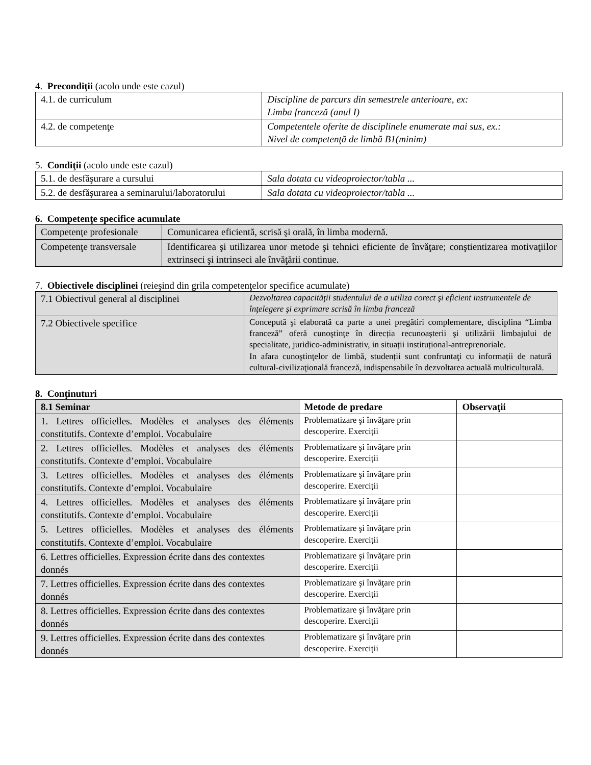4. Precondiţii (acolo unde este cazul)
| 4.1. de curriculum | Discipline de parcurs din semestrele anterioare, ex: Limba franceză (anul I) |
| 4.2. de competenţe | Competentele oferite de disciplinele enumerate mai sus, ex.: Nivel de competenţă de limbă B1(minim) |
5. Condiţii (acolo unde este cazul)
| 5.1. de desfăşurare a cursului | Sala dotata cu videoproiector/tabla ... |
| 5.2. de desfăşurarea a seminarului/laboratorului | Sala dotata cu videoproiector/tabla ... |
6. Competenţe specifice acumulate
| Competenţe profesionale | Comunicarea eficientă, scrisă şi orală, în limba modernă. |
| Competenţe transversale | Identificarea şi utilizarea unor metode şi tehnici eficiente de învăţare; conştientizarea motivaţiilor extrinseci şi intrinseci ale învăţării continue. |
7. Obiectivele disciplinei (reieşind din grila competenţelor specifice acumulate)
| 7.1 Obiectivul general al disciplinei | Dezvoltarea capacităţii studentului de a utiliza corect şi eficient instrumentele de înţelegere şi exprimare scrisă în limba franceză |
| 7.2 Obiectivele specifice | Concepută şi elaborată ca parte a unei pregătiri complementare, disciplina “Limba franceză” oferă cunoştinţe în direcția recunoașterii şi utilizării limbajului de specialitate, juridico-administrativ, in situații instituțional-antreprenoriale. In afara cunoştinţelor de limbă, studenții sunt confruntaţi cu informații de natură cultural-civilizaţională franceză, indispensabile în dezvoltarea actuală multiculturală. |
8. Conţinuturi
| 8.1 Seminar | Metode de predare | Observaţii |
| --- | --- | --- |
| 1. Lettres officielles. Modèles et analyses des éléments constitutifs. Contexte d’emploi. Vocabulaire | Problematizare şi învăţare prin descoperire. Exerciții | |
| 2. Lettres officielles. Modèles et analyses des éléments constitutifs. Contexte d’emploi. Vocabulaire | Problematizare şi învăţare prin descoperire. Exerciții | |
| 3. Lettres officielles. Modèles et analyses des éléments constitutifs. Contexte d’emploi. Vocabulaire | Problematizare şi învăţare prin descoperire. Exerciții | |
| 4. Lettres officielles. Modèles et analyses des éléments constitutifs. Contexte d’emploi. Vocabulaire | Problematizare şi învăţare prin descoperire. Exerciții | |
| 5. Lettres officielles. Modèles et analyses des éléments constitutifs. Contexte d’emploi. Vocabulaire | Problematizare şi învăţare prin descoperire. Exerciții | |
| 6. Lettres officielles. Expression écrite dans des contextes donnés | Problematizare şi învăţare prin descoperire. Exerciții | |
| 7. Lettres officielles. Expression écrite dans des contextes donnés | Problematizare şi învăţare prin descoperire. Exerciții | |
| 8. Lettres officielles. Expression écrite dans des contextes donnés | Problematizare şi învăţare prin descoperire. Exerciții | |
| 9. Lettres officielles. Expression écrite dans des contextes donnés | Problematizare şi învăţare prin descoperire. Exerciții | |